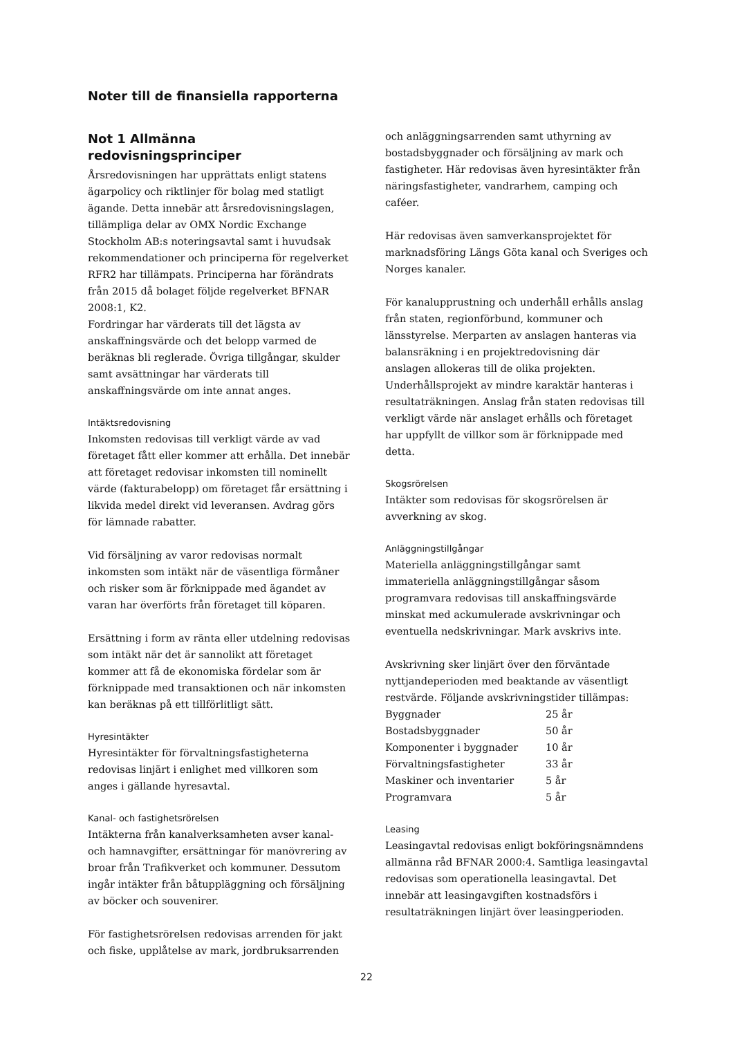Noter till de finansiella rapporterna
Not 1 Allmänna redovisningsprinciper
Årsredovisningen har upprättats enligt statens ägarpolicy och riktlinjer för bolag med statligt ägande. Detta innebär att årsredovisningslagen, tillämpliga delar av OMX Nordic Exchange Stockholm AB:s noteringsavtal samt i huvudsak rekommendationer och principerna för regelverket RFR2 har tillämpats. Principerna har förändrats från 2015 då bolaget följde regelverket BFNAR 2008:1, K2.
Fordringar har värderats till det lägsta av anskaffningsvärde och det belopp varmed de beräknas bli reglerade. Övriga tillgångar, skulder samt avsättningar har värderats till anskaffningsvärde om inte annat anges.
Intäktsredovisning
Inkomsten redovisas till verkligt värde av vad företaget fått eller kommer att erhålla. Det innebär att företaget redovisar inkomsten till nominellt värde (fakturabelopp) om företaget får ersättning i likvida medel direkt vid leveransen. Avdrag görs för lämnade rabatter.
Vid försäljning av varor redovisas normalt inkomsten som intäkt när de väsentliga förmåner och risker som är förknippade med ägandet av varan har överförts från företaget till köparen.
Ersättning i form av ränta eller utdelning redovisas som intäkt när det är sannolikt att företaget kommer att få de ekonomiska fördelar som är förknippade med transaktionen och när inkomsten kan beräknas på ett tillförlitligt sätt.
Hyresintäkter
Hyresintäkter för förvaltningsfastigheterna redovisas linjärt i enlighet med villkoren som anges i gällande hyresavtal.
Kanal- och fastighetsrörelsen
Intäkterna från kanalverksamheten avser kanal- och hamnavgifter, ersättningar för manövrering av broar från Trafikverket och kommuner. Dessutom ingår intäkter från båtuppläggning och försäljning av böcker och souvenirer.
För fastighetsrörelsen redovisas arrenden för jakt och fiske, upplåtelse av mark, jordbruksarrenden
och anläggningsarrenden samt uthyrning av bostadsbyggnader och försäljning av mark och fastigheter. Här redovisas även hyresintäkter från näringsfastigheter, vandrarhem, camping och caféer.
Här redovisas även samverkansprojektet för marknadsföring Längs Göta kanal och Sveriges och Norges kanaler.
För kanalupprustning och underhåll erhålls anslag från staten, regionförbund, kommuner och länsstyrelse. Merparten av anslagen hanteras via balansräkning i en projektredovisning där anslagen allokeras till de olika projekten. Underhållsprojekt av mindre karaktär hanteras i resultaträkningen. Anslag från staten redovisas till verkligt värde när anslaget erhålls och företaget har uppfyllt de villkor som är förknippade med detta.
Skogsrörelsen
Intäkter som redovisas för skogsrörelsen är avverkning av skog.
Anläggningstillgångar
Materiella anläggningstillgångar samt immateriella anläggningstillgångar såsom programvara redovisas till anskaffningsvärde minskat med ackumulerade avskrivningar och eventuella nedskrivningar. Mark avskrivs inte.
Avskrivning sker linjärt över den förväntade nyttjandeperioden med beaktande av väsentligt restvärde. Följande avskrivningstider tillämpas:
| Byggnader | 25 år |
| Bostadsbyggnader | 50 år |
| Komponenter i byggnader | 10 år |
| Förvaltningsfastigheter | 33 år |
| Maskiner och inventarier | 5 år |
| Programvara | 5 år |
Leasing
Leasingavtal redovisas enligt bokföringsnämndens allmänna råd BFNAR 2000:4. Samtliga leasingavtal redovisas som operationella leasingavtal. Det innebär att leasingavgiften kostnadsförs i resultaträkningen linjärt över leasingperioden.
22